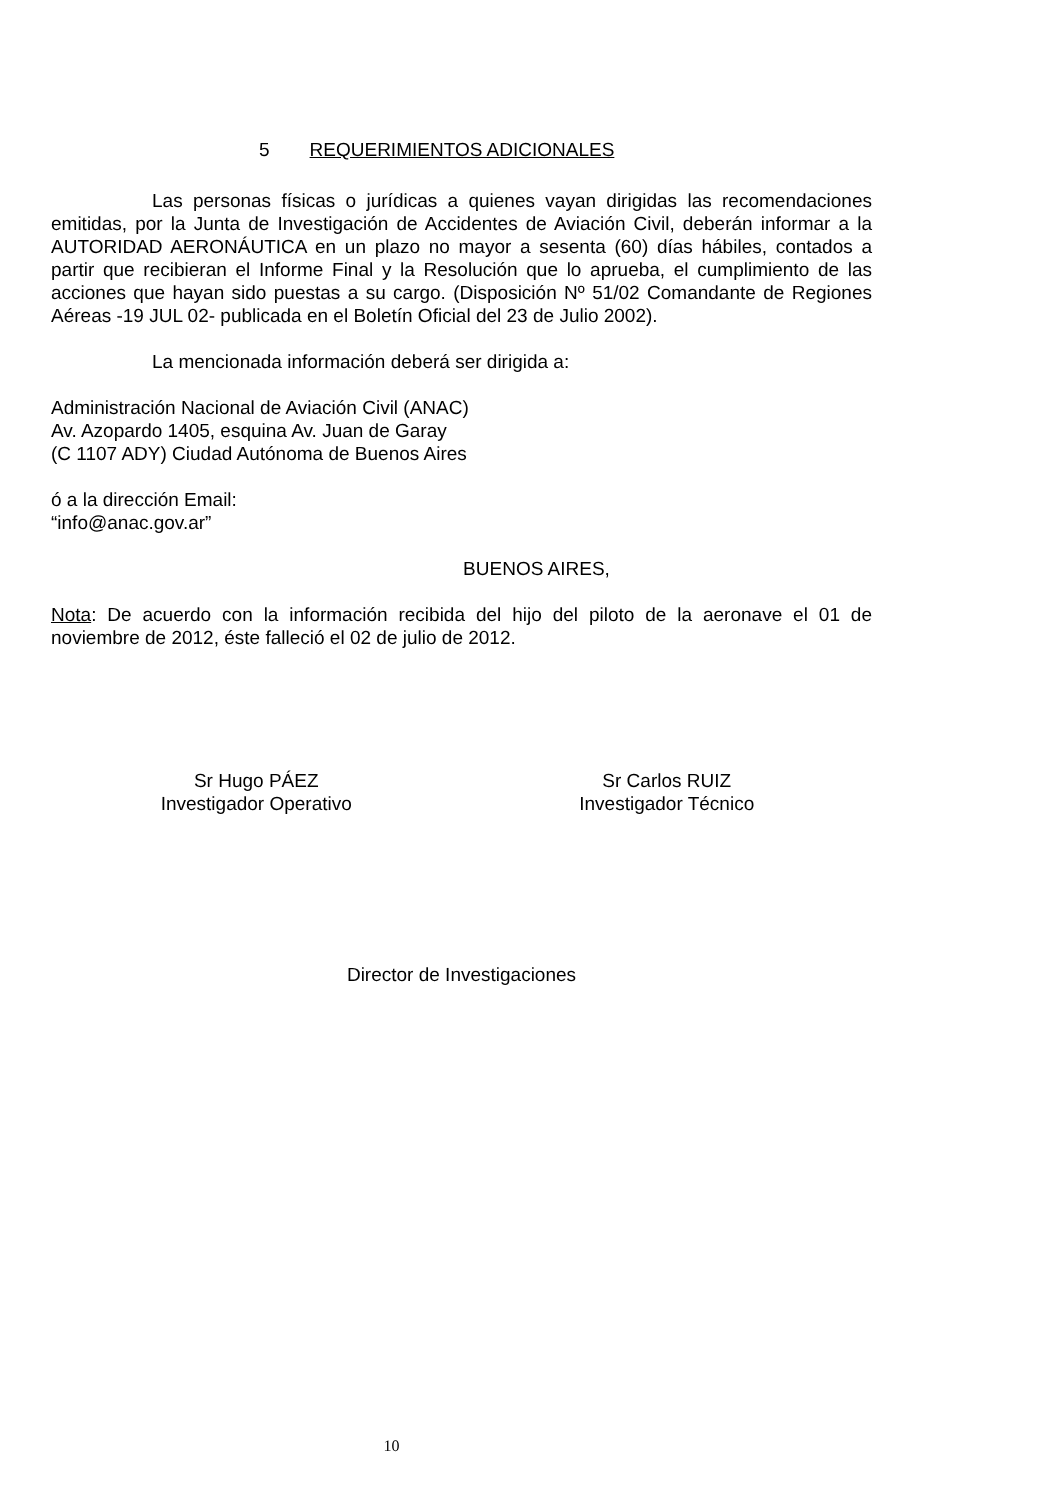5 REQUERIMIENTOS ADICIONALES
Las personas físicas o jurídicas a quienes vayan dirigidas las recomendaciones emitidas, por la Junta de Investigación de Accidentes de Aviación Civil, deberán informar a la AUTORIDAD AERONÁUTICA en un plazo no mayor a sesenta (60) días hábiles, contados a partir que recibieran el Informe Final y la Resolución que lo aprueba, el cumplimiento de las acciones que hayan sido puestas a su cargo. (Disposición Nº 51/02 Comandante de Regiones Aéreas -19 JUL 02- publicada en el Boletín Oficial del 23 de Julio 2002).
La mencionada información deberá ser dirigida a:
Administración Nacional de Aviación Civil (ANAC)
Av. Azopardo 1405, esquina Av. Juan de Garay
(C 1107 ADY) Ciudad Autónoma de Buenos Aires
ó a la dirección Email:
“info@anac.gov.ar”
BUENOS AIRES,
Nota: De acuerdo con la información recibida del hijo del piloto de la aeronave el 01 de noviembre de 2012, éste falleció el 02 de julio de 2012.
Sr Hugo PÁEZ
Investigador Operativo
Sr Carlos RUIZ
Investigador Técnico
Director de Investigaciones
10